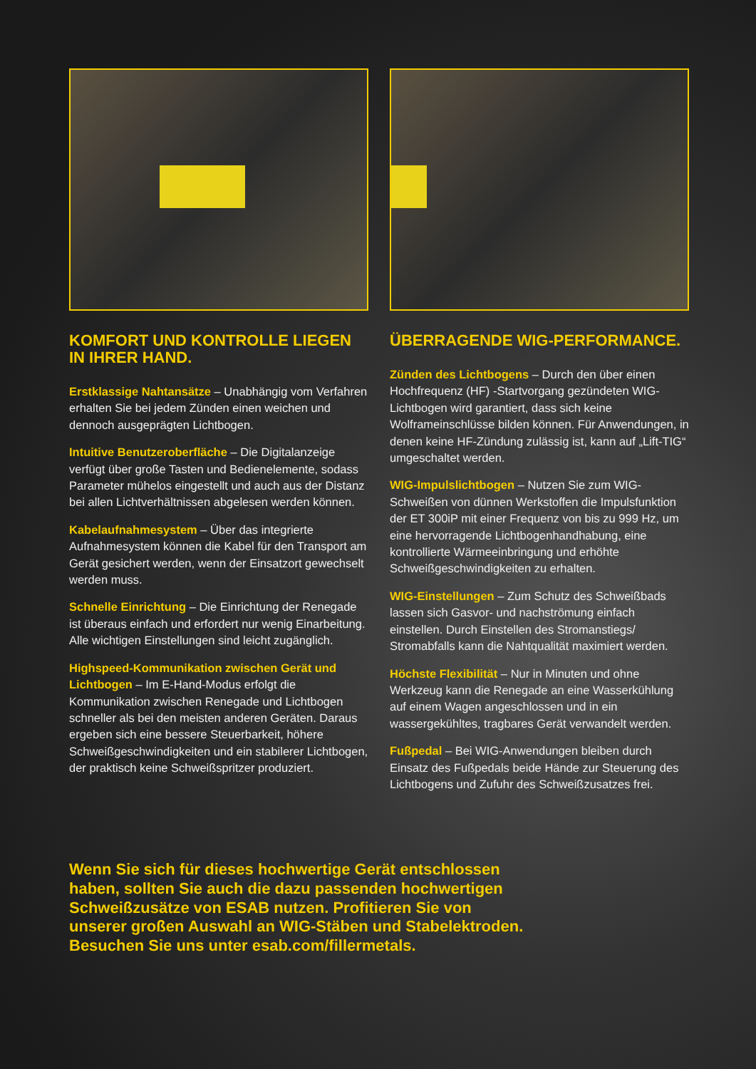KOMFORT UND KONTROLLE LIEGEN IN IHRER HAND.
Erstklassige Nahtansätze – Unabhängig vom Verfahren erhalten Sie bei jedem Zünden einen weichen und dennoch ausgeprägten Lichtbogen.
Intuitive Benutzeroberfläche – Die Digitalanzeige verfügt über große Tasten und Bedienelemente, sodass Parameter mühelos eingestellt und auch aus der Distanz bei allen Lichtverhältnissen abgelesen werden können.
Kabelaufnahmesystem – Über das integrierte Aufnahmesystem können die Kabel für den Transport am Gerät gesichert werden, wenn der Einsatzort gewechselt werden muss.
Schnelle Einrichtung – Die Einrichtung der Renegade ist überaus einfach und erfordert nur wenig Einarbeitung. Alle wichtigen Einstellungen sind leicht zugänglich.
Highspeed-Kommunikation zwischen Gerät und Lichtbogen – Im E-Hand-Modus erfolgt die Kommunikation zwischen Renegade und Lichtbogen schneller als bei den meisten anderen Geräten. Daraus ergeben sich eine bessere Steuerbarkeit, höhere Schweißgeschwindigkeiten und ein stabilerer Lichtbogen, der praktisch keine Schweißspritzer produziert.
ÜBERRAGENDE WIG-PERFORMANCE.
Zünden des Lichtbogens – Durch den über einen Hochfrequenz (HF) -Startvorgang gezündeten WIG-Lichtbogen wird garantiert, dass sich keine Wolframeinschlüsse bilden können. Für Anwendungen, in denen keine HF-Zündung zulässig ist, kann auf „Lift-TIG“ umgeschaltet werden.
WIG-Impulslichtbogen – Nutzen Sie zum WIG-Schweißen von dünnen Werkstoffen die Impulsfunktion der ET 300iP mit einer Frequenz von bis zu 999 Hz, um eine hervorragende Lichtbogenhandhabung, eine kontrollierte Wärmeeinbringung und erhöhte Schweißgeschwindigkeiten zu erhalten.
WIG-Einstellungen – Zum Schutz des Schweißbads lassen sich Gasvor- und nachströmung einfach einstellen. Durch Einstellen des Stromanstiegs/ Stromabfalls kann die Nahtqualität maximiert werden.
Höchste Flexibilität – Nur in Minuten und ohne Werkzeug kann die Renegade an eine Wasserkühlung auf einem Wagen angeschlossen und in ein wassergekühltes, tragbares Gerät verwandelt werden.
Fußpedal – Bei WIG-Anwendungen bleiben durch Einsatz des Fußpedals beide Hände zur Steuerung des Lichtbogens und Zufuhr des Schweißzusatzes frei.
Wenn Sie sich für dieses hochwertige Gerät entschlossen haben, sollten Sie auch die dazu passenden hochwertigen Schweißzusätze von ESAB nutzen. Profitieren Sie von unserer großen Auswahl an WIG-Stäben und Stabelektroden.
Besuchen Sie uns unter esab.com/fillermetals.